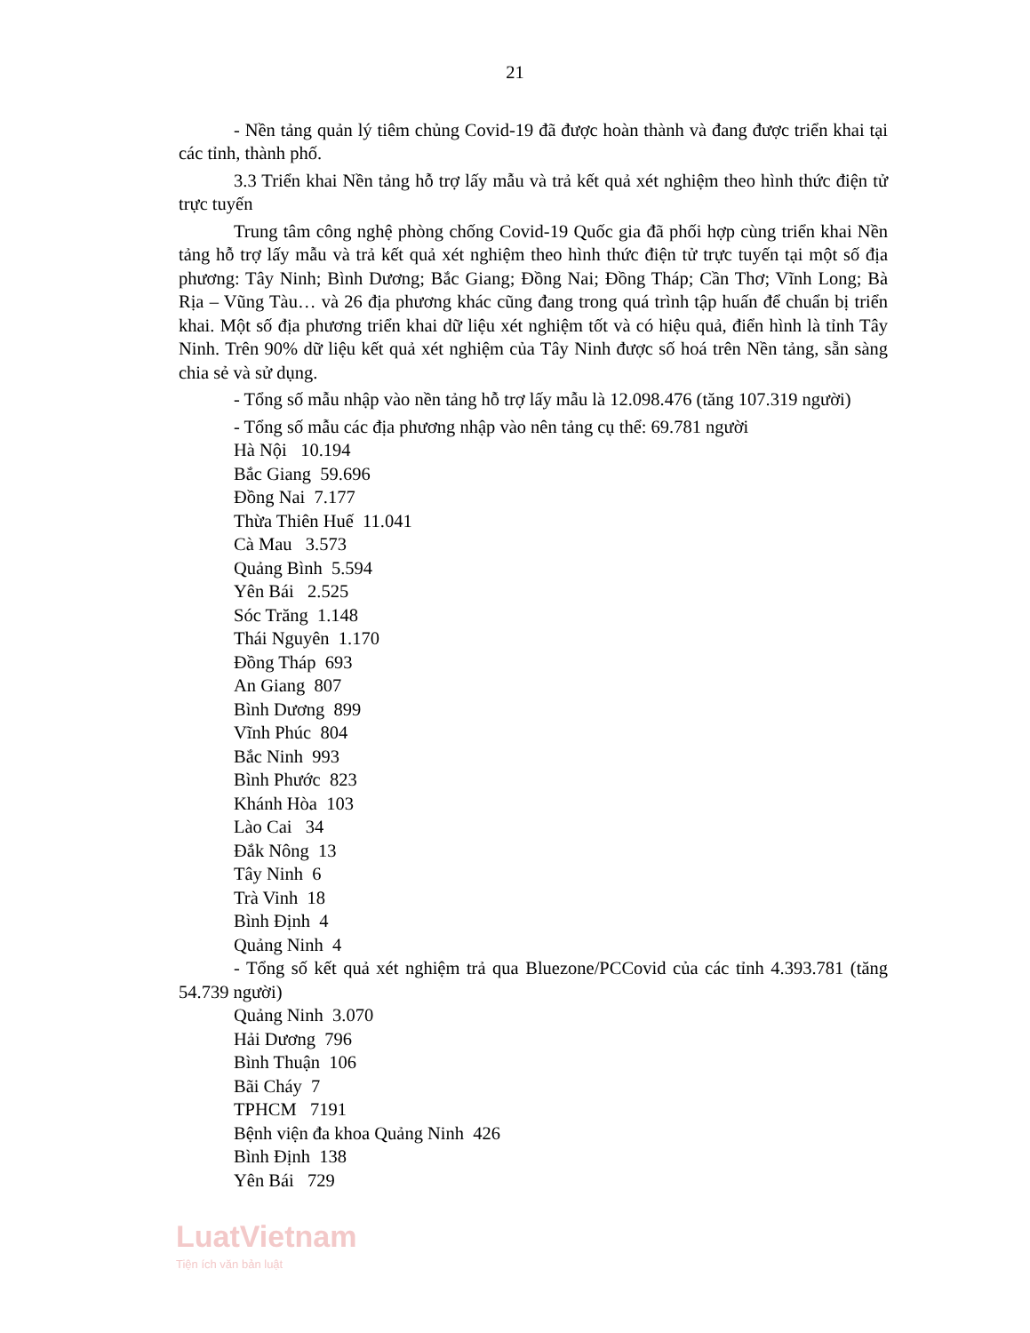21
- Nền tảng quản lý tiêm chủng Covid-19 đã được hoàn thành và đang được triển khai tại các tỉnh, thành phố.
3.3 Triển khai Nền tảng hỗ trợ lấy mẫu và trả kết quả xét nghiệm theo hình thức điện tử trực tuyến
Trung tâm công nghệ phòng chống Covid-19 Quốc gia đã phối hợp cùng triển khai Nền tảng hỗ trợ lấy mẫu và trả kết quả xét nghiệm theo hình thức điện tử trực tuyến tại một số địa phương: Tây Ninh; Bình Dương; Bắc Giang; Đồng Nai; Đồng Tháp; Cần Thơ; Vĩnh Long; Bà Rịa – Vũng Tàu… và 26 địa phương khác cũng đang trong quá trình tập huấn để chuẩn bị triển khai. Một số địa phương triển khai dữ liệu xét nghiệm tốt và có hiệu quả, điển hình là tỉnh Tây Ninh. Trên 90% dữ liệu kết quả xét nghiệm của Tây Ninh được số hoá trên Nền tảng, sẵn sàng chia sẻ và sử dụng.
- Tổng số mẫu nhập vào nền tảng hỗ trợ lấy mẫu là 12.098.476 (tăng 107.319 người)
- Tổng số mẫu các địa phương nhập vào nên tảng cụ thể: 69.781 người
Hà Nội 10.194
Bắc Giang 59.696
Đồng Nai 7.177
Thừa Thiên Huế 11.041
Cà Mau 3.573
Quảng Bình 5.594
Yên Bái 2.525
Sóc Trăng 1.148
Thái Nguyên 1.170
Đồng Tháp 693
An Giang 807
Bình Dương 899
Vĩnh Phúc 804
Bắc Ninh 993
Bình Phước 823
Khánh Hòa 103
Lào Cai 34
Đắk Nông 13
Tây Ninh 6
Trà Vinh 18
Bình Định 4
Quảng Ninh 4
- Tổng số kết quả xét nghiệm trả qua Bluezone/PCCovid của các tỉnh 4.393.781 (tăng 54.739 người)
Quảng Ninh 3.070
Hải Dương 796
Bình Thuận 106
Bãi Cháy 7
TPHCM 7191
Bệnh viện đa khoa Quảng Ninh 426
Bình Định 138
Yên Bái 729
LuatVietnam
Tiện ích văn bản luật